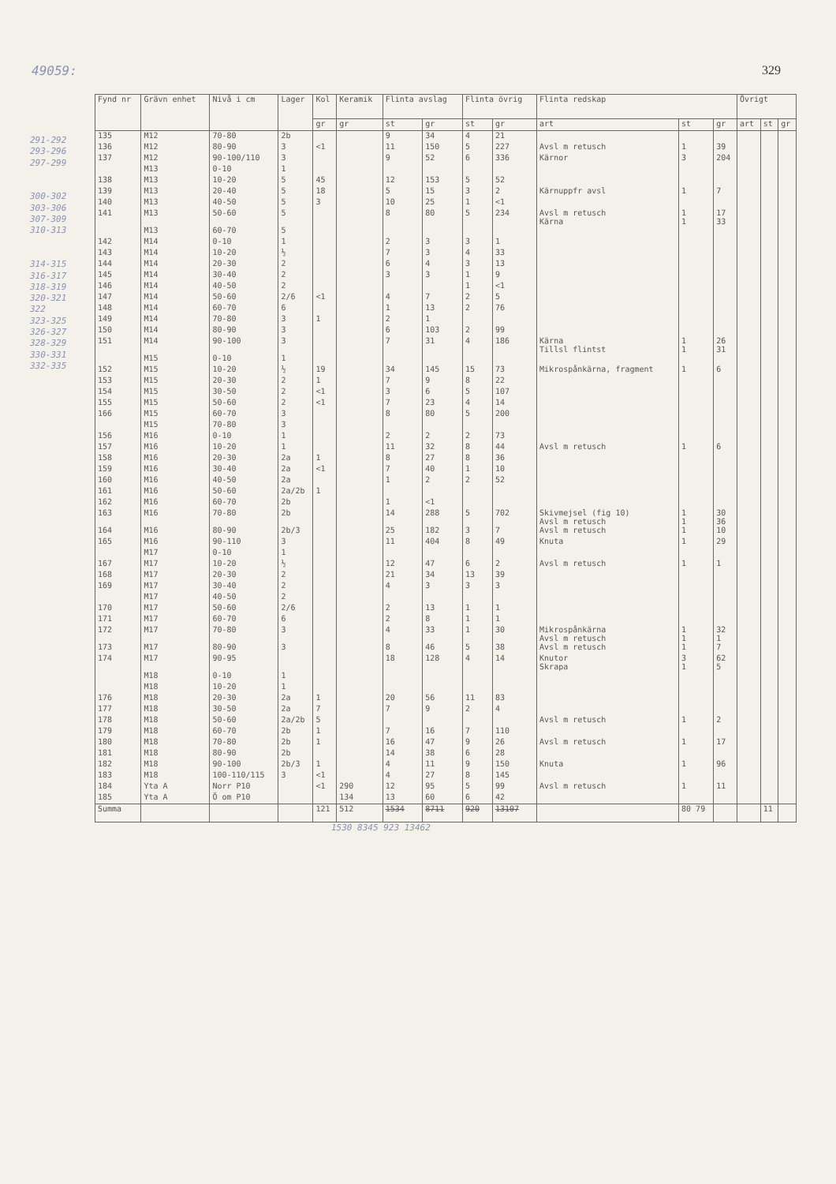49059: 329
291-292
293-296
297-299
300-302
303-306
307-309
310-313
314-315
316-317
318-319
320-321
322
323-325
326-327
328-329
330-331
332-335
| Fynd nr | Grävn enhet | Nivå i cm | Lager | Kol | Keramik | Flinta avslag | | Flinta övrig | | Flinta redskap | | | Övrigt | | |
| --- | --- | --- | --- | --- | --- | --- | --- | --- | --- | --- | --- | --- | --- | --- | --- |
| | | | | gr | gr | st | gr | st | gr | art | st | gr | art | st | gr |
| 135 | M12 | 70-80 | 2b | | | 9 | 34 | 4 | 21 | | | | | | |
| 136 | M12 | 80-90 | 3 | <1 | | 11 | 150 | 5 | 227 | Avsl m retusch | 1 | 39 | | | |
| 137 | M12 | 90-100/110 | 3 | | | 9 | 52 | 6 | 336 | Kärnor | 3 | 204 | | | |
| | M13 | 0-10 | 1 | | | | | | | | | | | | |
| 138 | M13 | 10-20 | 5 | 45 | | 12 | 153 | 5 | 52 | | | | | | |
| 139 | M13 | 20-40 | 5 | 18 | | 5 | 15 | 3 | 2 | Kärnuppfr avsl | 1 | 7 | | | |
| 140 | M13 | 40-50 | 5 | 3 | | 10 | 25 | 1 | <1 | | | | | | |
| 141 | M13 | 50-60 | 5 | | | 8 | 80 | 5 | 234 | Avsl m retusch Kärna | 1 1 | 17 33 | | | |
| | M13 | 60-70 | 5 | | | | | | | | | | | | |
| 142 | M14 | 0-10 | 1 | | | 2 | 3 | 3 | 1 | | | | | | |
| 143 | M14 | 10-20 | ½ | | | 7 | 3 | 4 | 33 | | | | | | |
| 144 | M14 | 20-30 | 2 | | | 6 | 4 | 3 | 13 | | | | | | |
| 145 | M14 | 30-40 | 2 | | | 3 | 3 | 1 | 9 | | | | | | |
| 146 | M14 | 40-50 | 2 | | | | | 1 | <1 | | | | | | |
| 147 | M14 | 50-60 | 2/6 | <1 | | 4 | 7 | 2 | 5 | | | | | | |
| 148 | M14 | 60-70 | 6 | | | 1 | 13 | 2 | 76 | | | | | | |
| 149 | M14 | 70-80 | 3 | 1 | | 2 | 1 | | | | | | | | |
| 150 | M14 | 80-90 | 3 | | | 6 | 103 | 2 | 99 | | | | | | |
| 151 | M14 | 90-100 | 3 | | | 7 | 31 | 4 | 186 | Kärna Tillsl flintst | 1 1 | 26 31 | | | |
| | M15 | 0-10 | 1 | | | | | | | | | | | | |
| 152 | M15 | 10-20 | ½ | 19 | | 34 | 145 | 15 | 73 | Mikrospånkärna, fragment | 1 | 6 | | | |
| 153 | M15 | 20-30 | 2 | 1 | | 7 | 9 | 8 | 22 | | | | | | |
| 154 | M15 | 30-50 | 2 | <1 | | 3 | 6 | 5 | 107 | | | | | | |
| 155 | M15 | 50-60 | 2 | <1 | | 7 | 23 | 4 | 14 | | | | | | |
| 166 | M15 | 60-70 | 3 | | | 8 | 80 | 5 | 200 | | | | | | |
| | M15 | 70-80 | 3 | | | | | | | | | | | | |
| 156 | M16 | 0-10 | 1 | | | 2 | 2 | 2 | 73 | | | | | | |
| 157 | M16 | 10-20 | 1 | | | 11 | 32 | 8 | 44 | Avsl m retusch | 1 | 6 | | | |
| 158 | M16 | 20-30 | 2a | 1 | | 8 | 27 | 8 | 36 | | | | | | |
| 159 | M16 | 30-40 | 2a | <1 | | 7 | 40 | 1 | 10 | | | | | | |
| 160 | M16 | 40-50 | 2a | | | 1 | 2 | 2 | 52 | | | | | | |
| 161 | M16 | 50-60 | 2a/2b | 1 | | | | | | | | | | | |
| 162 | M16 | 60-70 | 2b | | | 1 | <1 | | | | | | | | |
| 163 | M16 | 70-80 | 2b | | | 14 | 288 | 5 | 702 | Skivmejsel (fig 10) Avsl m retusch | 1 1 | 30 36 | | | |
| 164 | M16 | 80-90 | 2b/3 | | | 25 | 182 | 3 | 7 | Avsl m retusch | 1 | 10 | | | |
| 165 | M16 | 90-110 | 3 | | | 11 | 404 | 8 | 49 | Knuta | 1 | 29 | | | |
| | M17 | 0-10 | 1 | | | | | | | | | | | | |
| 167 | M17 | 10-20 | ½ | | | 12 | 47 | 6 | 2 | Avsl m retusch | 1 | 1 | | | |
| 168 | M17 | 20-30 | 2 | | | 21 | 34 | 13 | 39 | | | | | | |
| 169 | M17 | 30-40 | 2 | | | 4 | 3 | 3 | 3 | | | | | | |
| | M17 | 40-50 | 2 | | | | | | | | | | | | |
| 170 | M17 | 50-60 | 2/6 | | | 2 | 13 | 1 | 1 | | | | | | |
| 171 | M17 | 60-70 | 6 | | | 2 | 8 | 1 | 1 | | | | | | |
| 172 | M17 | 70-80 | 3 | | | 4 | 33 | 1 | 30 | Mikrospånkärna Avsl m retusch | 1 1 | 32 1 | | | |
| 173 | M17 | 80-90 | 3 | | | 8 | 46 | 5 | 38 | Avsl m retusch | 1 | 7 | | | |
| 174 | M17 | 90-95 | | | | 18 | 128 | 4 | 14 | Knutor Skrapa | 3 1 | 62 5 | | | |
| | M18 | 0-10 | 1 | | | | | | | | | | | | |
| | M18 | 10-20 | 1 | | | | | | | | | | | | |
| 176 | M18 | 20-30 | 2a | 1 | | 20 | 56 | 11 | 83 | | | | | | |
| 177 | M18 | 30-50 | 2a | 7 | | 7 | 9 | 2 | 4 | | | | | | |
| 178 | M18 | 50-60 | 2a/2b | 5 | | | | | | Avsl m retusch | 1 | 2 | | | |
| 179 | M18 | 60-70 | 2b | 1 | | 7 | 16 | 7 | 110 | | | | | | |
| 180 | M18 | 70-80 | 2b | 1 | | 16 | 47 | 9 | 26 | Avsl m retusch | 1 | 17 | | | |
| 181 | M18 | 80-90 | 2b | | | 14 | 38 | 6 | 28 | | | | | | |
| 182 | M18 | 90-100 | 2b/3 | 1 | | 4 | 11 | 9 | 150 | Knuta | 1 | 96 | | | |
| 183 | M18 | 100-110/115 | 3 | <1 | | 4 | 27 | 8 | 145 | | | | | | |
| 184 | Yta A | Norr P10 | | <1 | 290 | 12 | 95 | 5 | 99 | Avsl m retusch | 1 | 11 | | | |
| 185 | Yta A | Ö om P10 | | | 134 | 13 | 60 | 6 | 42 | | | | | | |
| Summa | | | | 121 | 512 | 1534 | 8711 | 920 | 13107 | | 80 79 | | | 11 | |
1530 8345 923 13462